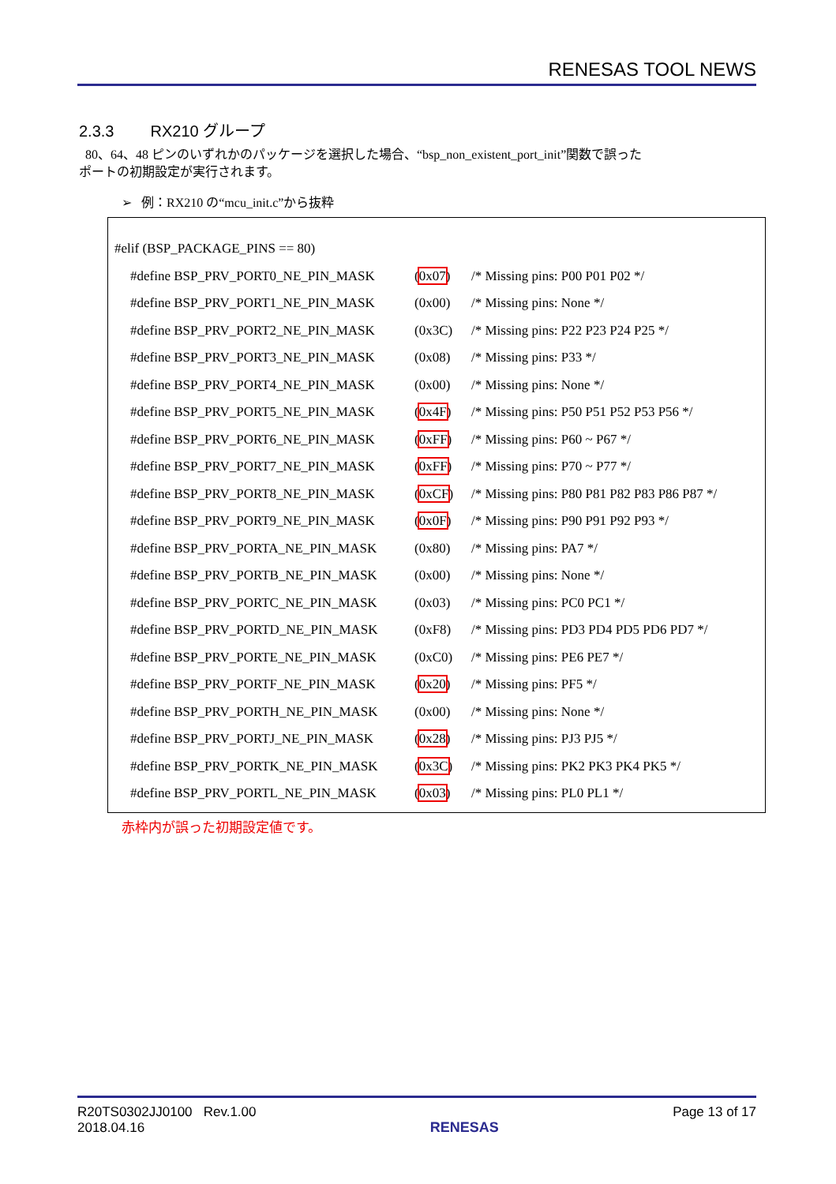RENESAS TOOL NEWS
2.3.3 RX210 グループ
80、64、48 ピンのいずれかのパッケージを選択した場合、“bsp_non_existent_port_init”関数で誤った
ポートの初期設定が実行されます。
➢ 例：RX210 の“mcu_init.c”から抜粋
#elif (BSP_PACKAGE_PINS == 80)
#define BSP_PRV_PORT0_NE_PIN_MASK (0x07) /* Missing pins: P00 P01 P02 */
#define BSP_PRV_PORT1_NE_PIN_MASK (0x00) /* Missing pins: None */
#define BSP_PRV_PORT2_NE_PIN_MASK (0x3C) /* Missing pins: P22 P23 P24 P25 */
#define BSP_PRV_PORT3_NE_PIN_MASK (0x08) /* Missing pins: P33 */
#define BSP_PRV_PORT4_NE_PIN_MASK (0x00) /* Missing pins: None */
#define BSP_PRV_PORT5_NE_PIN_MASK (0x4F) /* Missing pins: P50 P51 P52 P53 P56 */
#define BSP_PRV_PORT6_NE_PIN_MASK (0xFF) /* Missing pins: P60 ~ P67 */
#define BSP_PRV_PORT7_NE_PIN_MASK (0xFF) /* Missing pins: P70 ~ P77 */
#define BSP_PRV_PORT8_NE_PIN_MASK (0xCF) /* Missing pins: P80 P81 P82 P83 P86 P87 */
#define BSP_PRV_PORT9_NE_PIN_MASK (0x0F) /* Missing pins: P90 P91 P92 P93 */
#define BSP_PRV_PORTA_NE_PIN_MASK (0x80) /* Missing pins: PA7 */
#define BSP_PRV_PORTB_NE_PIN_MASK (0x00) /* Missing pins: None */
#define BSP_PRV_PORTC_NE_PIN_MASK (0x03) /* Missing pins: PC0 PC1 */
#define BSP_PRV_PORTD_NE_PIN_MASK (0xF8) /* Missing pins: PD3 PD4 PD5 PD6 PD7 */
#define BSP_PRV_PORTE_NE_PIN_MASK (0xC0) /* Missing pins: PE6 PE7 */
#define BSP_PRV_PORTF_NE_PIN_MASK (0x20) /* Missing pins: PF5 */
#define BSP_PRV_PORTH_NE_PIN_MASK (0x00) /* Missing pins: None */
#define BSP_PRV_PORTJ_NE_PIN_MASK (0x28) /* Missing pins: PJ3 PJ5 */
#define BSP_PRV_PORTK_NE_PIN_MASK (0x3C) /* Missing pins: PK2 PK3 PK4 PK5 */
#define BSP_PRV_PORTL_NE_PIN_MASK (0x03) /* Missing pins: PL0 PL1 */
赤枠内が誤った初期設定値です。
R20TS0302JJ0100 Rev.1.00
2018.04.16
RENESAS Page 13 of 17